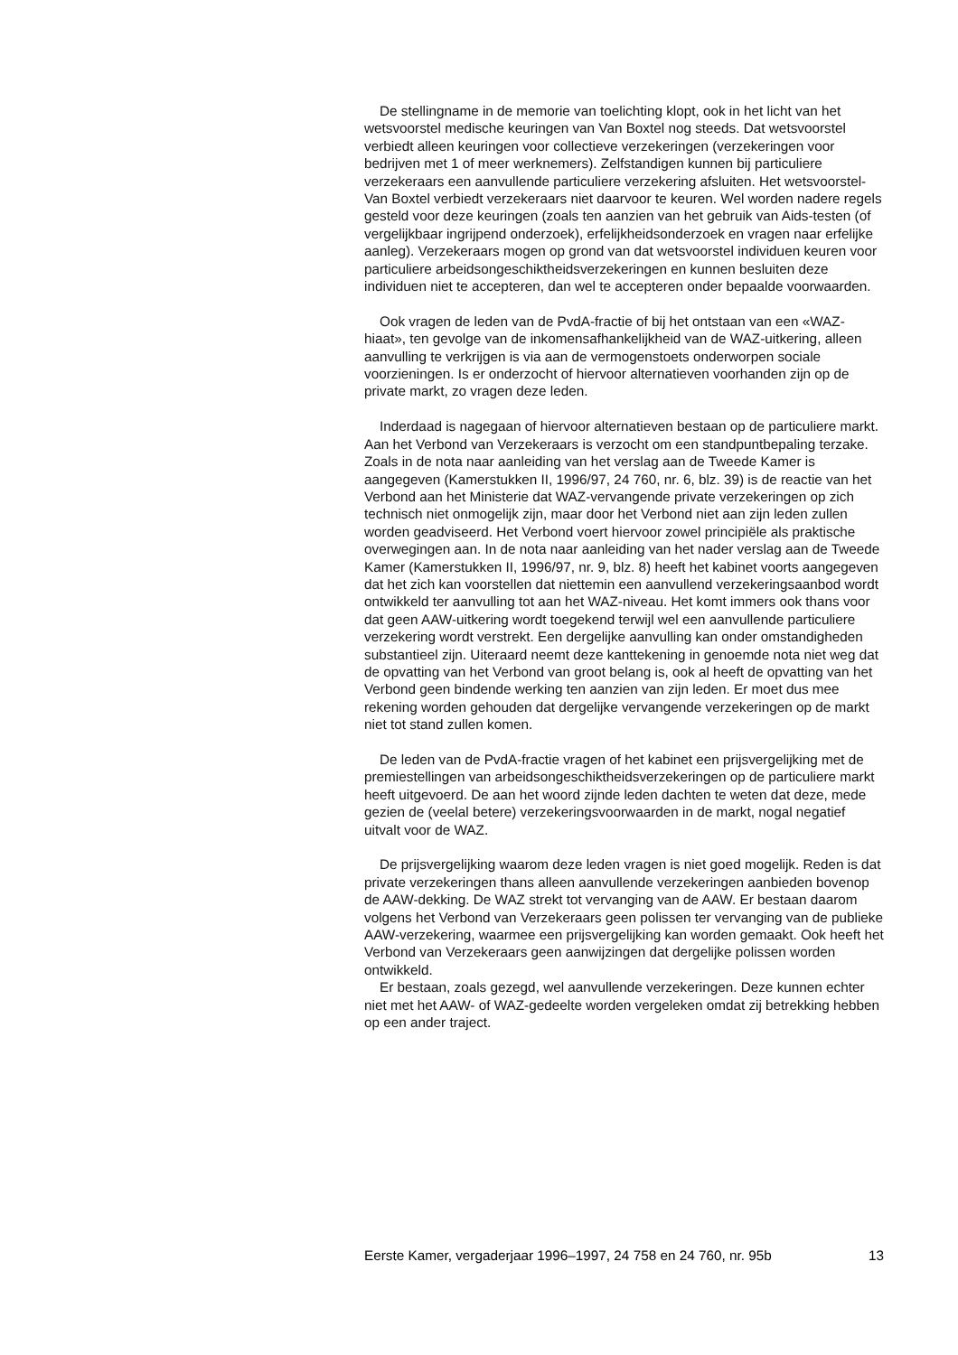De stellingname in de memorie van toelichting klopt, ook in het licht van het wetsvoorstel medische keuringen van Van Boxtel nog steeds. Dat wetsvoorstel verbiedt alleen keuringen voor collectieve verzekeringen (verzekeringen voor bedrijven met 1 of meer werknemers). Zelfstandigen kunnen bij particuliere verzekeraars een aanvullende particuliere verzekering afsluiten. Het wetsvoorstel-Van Boxtel verbiedt verzekeraars niet daarvoor te keuren. Wel worden nadere regels gesteld voor deze keuringen (zoals ten aanzien van het gebruik van Aids-testen (of vergelijkbaar ingrijpend onderzoek), erfelijkheidsonderzoek en vragen naar erfelijke aanleg). Verzekeraars mogen op grond van dat wetsvoorstel individuen keuren voor particuliere arbeidsongeschiktheidsverzekeringen en kunnen besluiten deze individuen niet te accepteren, dan wel te accepteren onder bepaalde voorwaarden.
Ook vragen de leden van de PvdA-fractie of bij het ontstaan van een «WAZ-hiaat», ten gevolge van de inkomensafhankelijkheid van de WAZ-uitkering, alleen aanvulling te verkrijgen is via aan de vermogenstoets onderworpen sociale voorzieningen. Is er onderzocht of hiervoor alternatieven voorhanden zijn op de private markt, zo vragen deze leden.
Inderdaad is nagegaan of hiervoor alternatieven bestaan op de particuliere markt. Aan het Verbond van Verzekeraars is verzocht om een standpuntbepaling terzake. Zoals in de nota naar aanleiding van het verslag aan de Tweede Kamer is aangegeven (Kamerstukken II, 1996/97, 24 760, nr. 6, blz. 39) is de reactie van het Verbond aan het Ministerie dat WAZ-vervangende private verzekeringen op zich technisch niet onmogelijk zijn, maar door het Verbond niet aan zijn leden zullen worden geadviseerd. Het Verbond voert hiervoor zowel principiële als praktische overwegingen aan. In de nota naar aanleiding van het nader verslag aan de Tweede Kamer (Kamerstukken II, 1996/97, nr. 9, blz. 8) heeft het kabinet voorts aangegeven dat het zich kan voorstellen dat niettemin een aanvullend verzekeringsaanbod wordt ontwikkeld ter aanvulling tot aan het WAZ-niveau. Het komt immers ook thans voor dat geen AAW-uitkering wordt toegekend terwijl wel een aanvullende particuliere verzekering wordt verstrekt. Een dergelijke aanvulling kan onder omstandigheden substantieel zijn. Uiteraard neemt deze kanttekening in genoemde nota niet weg dat de opvatting van het Verbond van groot belang is, ook al heeft de opvatting van het Verbond geen bindende werking ten aanzien van zijn leden. Er moet dus mee rekening worden gehouden dat dergelijke vervangende verzekeringen op de markt niet tot stand zullen komen.
De leden van de PvdA-fractie vragen of het kabinet een prijsvergelijking met de premiestellingen van arbeidsongeschiktheidsverzekeringen op de particuliere markt heeft uitgevoerd. De aan het woord zijnde leden dachten te weten dat deze, mede gezien de (veelal betere) verzekeringsvoorwaarden in de markt, nogal negatief uitvalt voor de WAZ.
De prijsvergelijking waarom deze leden vragen is niet goed mogelijk. Reden is dat private verzekeringen thans alleen aanvullende verzekeringen aanbieden bovenop de AAW-dekking. De WAZ strekt tot vervanging van de AAW. Er bestaan daarom volgens het Verbond van Verzekeraars geen polissen ter vervanging van de publieke AAW-verzekering, waarmee een prijsvergelijking kan worden gemaakt. Ook heeft het Verbond van Verzekeraars geen aanwijzingen dat dergelijke polissen worden ontwikkeld.
Er bestaan, zoals gezegd, wel aanvullende verzekeringen. Deze kunnen echter niet met het AAW- of WAZ-gedeelte worden vergeleken omdat zij betrekking hebben op een ander traject.
Eerste Kamer, vergaderjaar 1996–1997, 24 758 en 24 760, nr. 95b 13